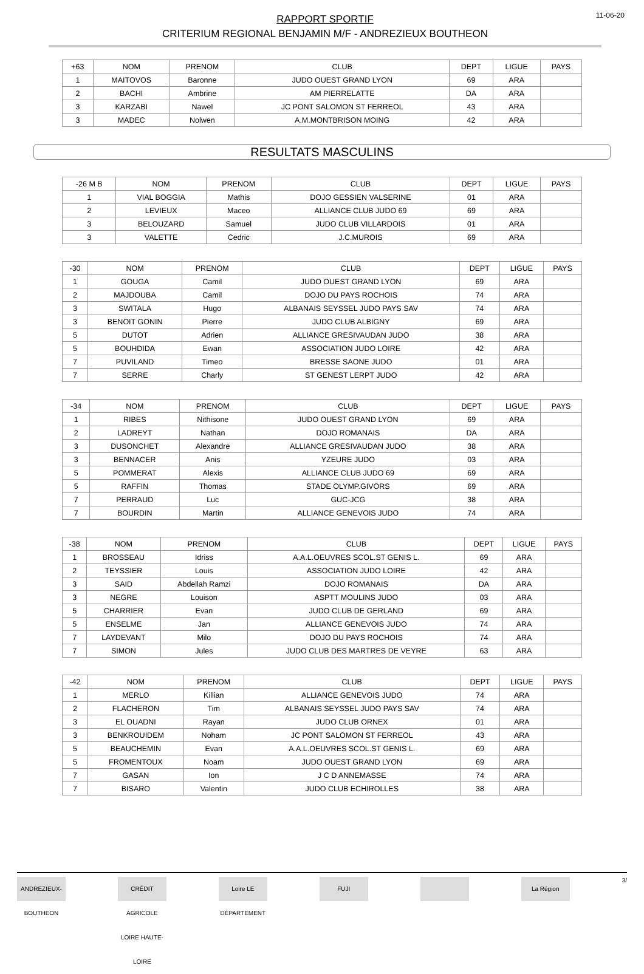11-06-20
RAPPORT SPORTIF
CRITERIUM REGIONAL BENJAMIN M/F - ANDREZIEUX BOUTHEON
| +63 | NOM | PRENOM | CLUB | DEPT | LIGUE | PAYS |
| --- | --- | --- | --- | --- | --- | --- |
| 1 | MAITOVOS | Baronne | JUDO OUEST GRAND LYON | 69 | ARA | |
| 2 | BACHI | Ambrine | AM PIERRELATTE | DA | ARA | |
| 3 | KARZABI | Nawel | JC PONT SALOMON ST FERREOL | 43 | ARA | |
| 3 | MADEC | Nolwen | A.M.MONTBRISON MOING | 42 | ARA | |
RESULTATS MASCULINS
| -26 M B | NOM | PRENOM | CLUB | DEPT | LIGUE | PAYS |
| --- | --- | --- | --- | --- | --- | --- |
| 1 | VIAL BOGGIA | Mathis | DOJO GESSIEN VALSERINE | 01 | ARA | |
| 2 | LEVIEUX | Maceo | ALLIANCE CLUB JUDO 69 | 69 | ARA | |
| 3 | BELOUZARD | Samuel | JUDO CLUB VILLARDOIS | 01 | ARA | |
| 3 | VALETTE | Cedric | J.C.MUROIS | 69 | ARA | |
| -30 | NOM | PRENOM | CLUB | DEPT | LIGUE | PAYS |
| --- | --- | --- | --- | --- | --- | --- |
| 1 | GOUGA | Camil | JUDO OUEST GRAND LYON | 69 | ARA | |
| 2 | MAJDOUBA | Camil | DOJO DU PAYS ROCHOIS | 74 | ARA | |
| 3 | SWITALA | Hugo | ALBANAIS SEYSSEL JUDO PAYS SAV | 74 | ARA | |
| 3 | BENOIT GONIN | Pierre | JUDO CLUB ALBIGNY | 69 | ARA | |
| 5 | DUTOT | Adrien | ALLIANCE GRESIVAUDAN JUDO | 38 | ARA | |
| 5 | BOUHDIDA | Ewan | ASSOCIATION JUDO LOIRE | 42 | ARA | |
| 7 | PUVILAND | Timeo | BRESSE SAONE JUDO | 01 | ARA | |
| 7 | SERRE | Charly | ST GENEST LERPT JUDO | 42 | ARA | |
| -34 | NOM | PRENOM | CLUB | DEPT | LIGUE | PAYS |
| --- | --- | --- | --- | --- | --- | --- |
| 1 | RIBES | Nithisone | JUDO OUEST GRAND LYON | 69 | ARA | |
| 2 | LADREYT | Nathan | DOJO ROMANAIS | DA | ARA | |
| 3 | DUSONCHET | Alexandre | ALLIANCE GRESIVAUDAN JUDO | 38 | ARA | |
| 3 | BENNACER | Anis | YZEURE JUDO | 03 | ARA | |
| 5 | POMMERAT | Alexis | ALLIANCE CLUB JUDO 69 | 69 | ARA | |
| 5 | RAFFIN | Thomas | STADE OLYMP.GIVORS | 69 | ARA | |
| 7 | PERRAUD | Luc | GUC-JCG | 38 | ARA | |
| 7 | BOURDIN | Martin | ALLIANCE GENEVOIS JUDO | 74 | ARA | |
| -38 | NOM | PRENOM | CLUB | DEPT | LIGUE | PAYS |
| --- | --- | --- | --- | --- | --- | --- |
| 1 | BROSSEAU | Idriss | A.A.L.OEUVRES SCOL.ST GENIS L. | 69 | ARA | |
| 2 | TEYSSIER | Louis | ASSOCIATION JUDO LOIRE | 42 | ARA | |
| 3 | SAID | Abdellah Ramzi | DOJO ROMANAIS | DA | ARA | |
| 3 | NEGRE | Louison | ASPTT MOULINS JUDO | 03 | ARA | |
| 5 | CHARRIER | Evan | JUDO CLUB DE GERLAND | 69 | ARA | |
| 5 | ENSELME | Jan | ALLIANCE GENEVOIS JUDO | 74 | ARA | |
| 7 | LAYDEVANT | Milo | DOJO DU PAYS ROCHOIS | 74 | ARA | |
| 7 | SIMON | Jules | JUDO CLUB DES MARTRES DE VEYRE | 63 | ARA | |
| -42 | NOM | PRENOM | CLUB | DEPT | LIGUE | PAYS |
| --- | --- | --- | --- | --- | --- | --- |
| 1 | MERLO | Killian | ALLIANCE GENEVOIS JUDO | 74 | ARA | |
| 2 | FLACHERON | Tim | ALBANAIS SEYSSEL JUDO PAYS SAV | 74 | ARA | |
| 3 | EL OUADNI | Rayan | JUDO CLUB ORNEX | 01 | ARA | |
| 3 | BENKROUIDEM | Noham | JC PONT SALOMON ST FERREOL | 43 | ARA | |
| 5 | BEAUCHEMIN | Evan | A.A.L.OEUVRES SCOL.ST GENIS L. | 69 | ARA | |
| 5 | FROMENTOUX | Noam | JUDO OUEST GRAND LYON | 69 | ARA | |
| 7 | GASAN | Ion | J C D ANNEMASSE | 74 | ARA | |
| 7 | BISARO | Valentin | JUDO CLUB ECHIROLLES | 38 | ARA | |
ANDREZIEUX-BOUTHEON CRÉDIT AGRICOLE LOIRE HAUTE-LOIRE Loire LE DÉPARTEMENT FUJI La Région
3/